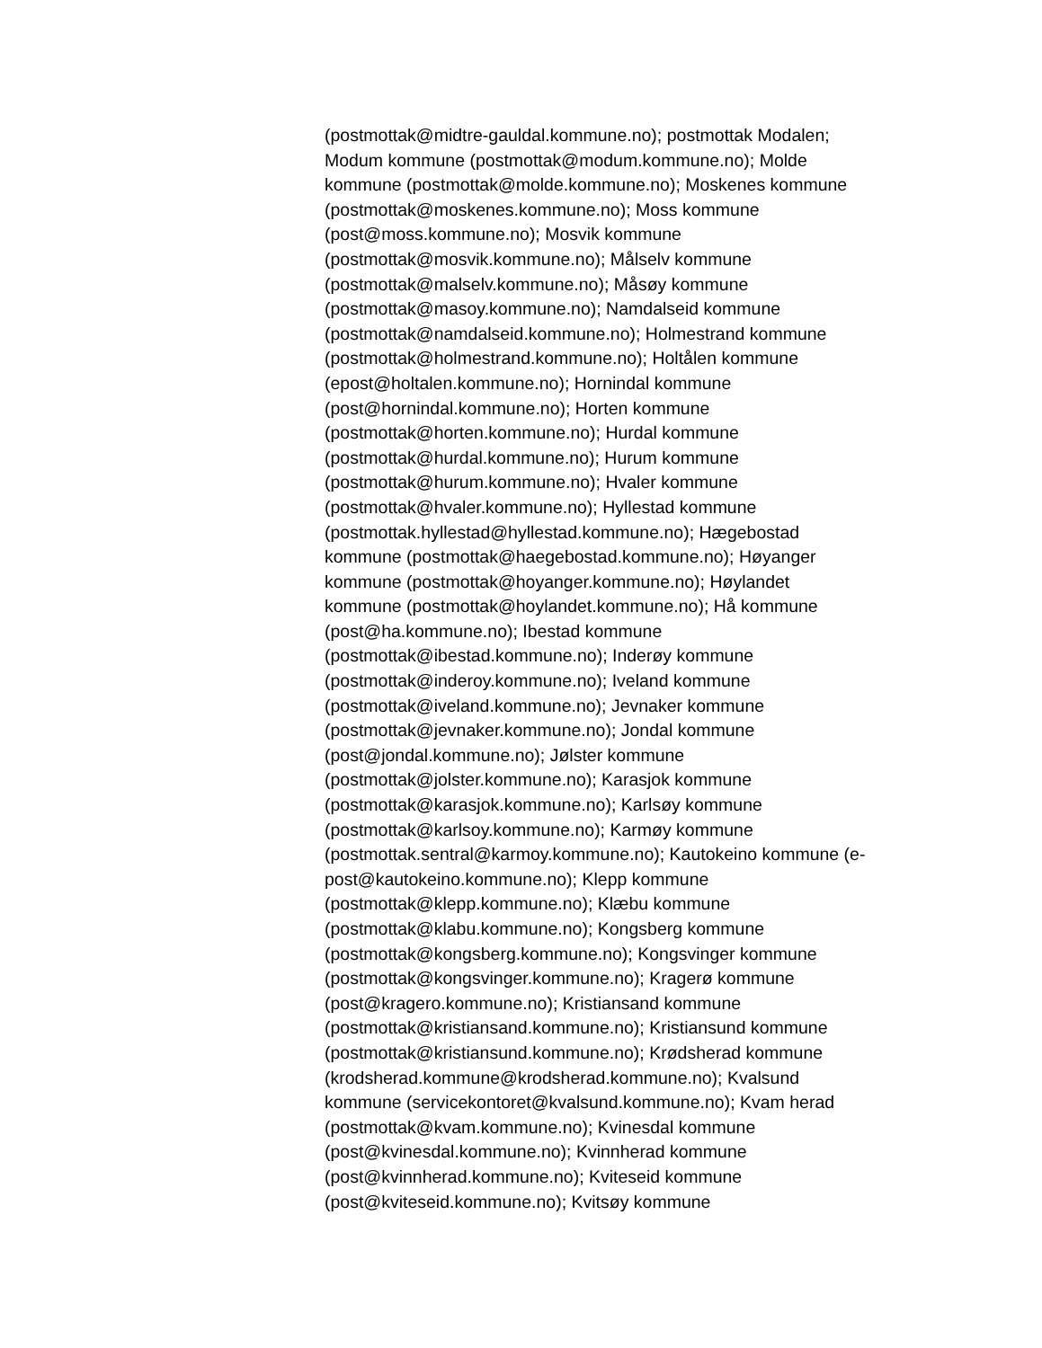(postmottak@midtre-gauldal.kommune.no); postmottak Modalen;
Modum kommune (postmottak@modum.kommune.no); Molde
kommune (postmottak@molde.kommune.no); Moskenes kommune
(postmottak@moskenes.kommune.no); Moss kommune
(post@moss.kommune.no); Mosvik kommune
(postmottak@mosvik.kommune.no); Målselv kommune
(postmottak@malselv.kommune.no); Måsøy kommune
(postmottak@masoy.kommune.no); Namdalseid kommune
(postmottak@namdalseid.kommune.no); Holmestrand kommune
(postmottak@holmestrand.kommune.no); Holtålen kommune
(epost@holtalen.kommune.no); Hornindal kommune
(post@hornindal.kommune.no); Horten kommune
(postmottak@horten.kommune.no); Hurdal kommune
(postmottak@hurdal.kommune.no); Hurum kommune
(postmottak@hurum.kommune.no); Hvaler kommune
(postmottak@hvaler.kommune.no); Hyllestad kommune
(postmottak.hyllestad@hyllestad.kommune.no); Hægebostad
kommune (postmottak@haegebostad.kommune.no); Høyanger
kommune (postmottak@hoyanger.kommune.no); Høylandet
kommune (postmottak@hoylandet.kommune.no); Hå kommune
(post@ha.kommune.no); Ibestad kommune
(postmottak@ibestad.kommune.no); Inderøy kommune
(postmottak@inderoy.kommune.no); Iveland kommune
(postmottak@iveland.kommune.no); Jevnaker kommune
(postmottak@jevnaker.kommune.no); Jondal kommune
(post@jondal.kommune.no); Jølster kommune
(postmottak@jolster.kommune.no); Karasjok kommune
(postmottak@karasjok.kommune.no); Karlsøy kommune
(postmottak@karlsoy.kommune.no); Karmøy kommune
(postmottak.sentral@karmoy.kommune.no); Kautokeino kommune (e-
post@kautokeino.kommune.no); Klepp kommune
(postmottak@klepp.kommune.no); Klæbu kommune
(postmottak@klabu.kommune.no); Kongsberg kommune
(postmottak@kongsberg.kommune.no); Kongsvinger kommune
(postmottak@kongsvinger.kommune.no); Kragerø kommune
(post@kragero.kommune.no); Kristiansand kommune
(postmottak@kristiansand.kommune.no); Kristiansund kommune
(postmottak@kristiansund.kommune.no); Krødsherad kommune
(krodsherad.kommune@krodsherad.kommune.no); Kvalsund
kommune (servicekontoret@kvalsund.kommune.no); Kvam herad
(postmottak@kvam.kommune.no); Kvinesdal kommune
(post@kvinesdal.kommune.no); Kvinnherad kommune
(post@kvinnherad.kommune.no); Kviteseid kommune
(post@kviteseid.kommune.no); Kvitsøy kommune